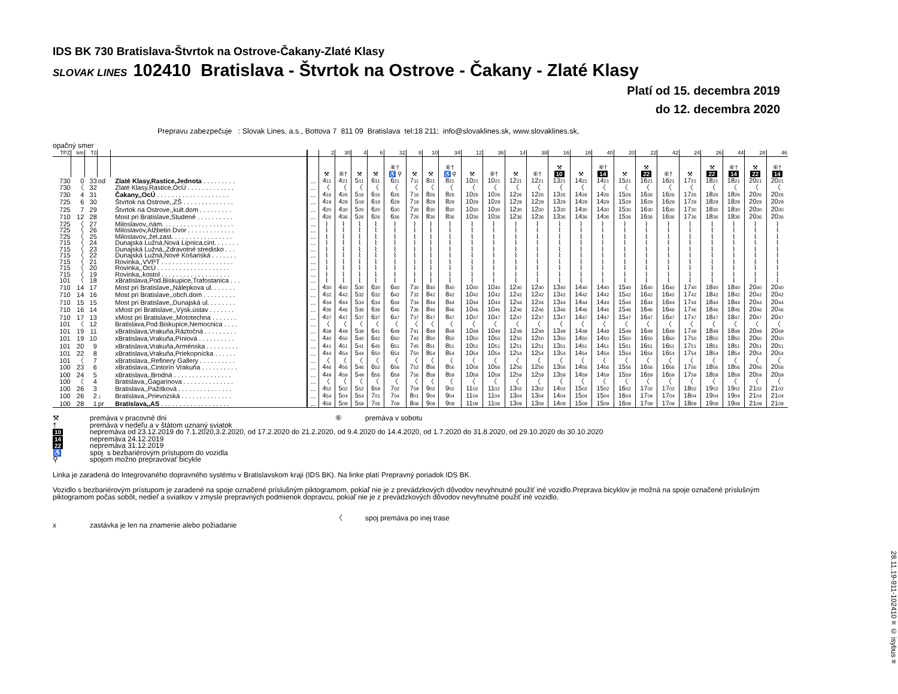IDS BK 730 Bratislava-Štvrtok na Ostrove-Čakany-Zlaté Klasy
SLOVAK LINES 102410 Bratislava - Štvrtok na Ostrove - Čakany - Zlaté Klasy
Platí od 15. decembra 2019
do 12. decembra 2020
Prepravu zabezpečuje : Slovak Lines, a.s., Bottova 7 811 09 Bratislava tel:18 211; info@slovaklines.sk, www.slovaklines.sk,
opačný smer
| TPZ | km | Tč | | | | 2 | 30 | 4 | 6 | 32 | 8 | 10 | 34 | 12 | 36 | 14 | 38 | 16 | 18 | 40 | 20 | 22 | 42 | 24 | 26 | 44 | 28 | 46 |
| --- | --- | --- | --- | --- | --- | --- | --- | --- | --- | --- | --- | --- | --- | --- | --- | --- | --- | --- | --- | --- | --- | --- | --- | --- | --- | --- | --- | --- |
| | | | | | | ⚒ | ⑥† | ⚒ | ⚒ | ⑥† ♿ ⚲ | ⚒ | ⚒ | ⑥† ♿ ⚲ | ⚒ | ⑥† | ⚒ | ⑥† | ⚒ 10 | ⚒ | ⑥† 14 | ⚒ | ⚒ 22 | ⑥† | ⚒ | ⚒ 22 | ⑥† 14 | ⚒ 22 | ⑥† 14 |
| 730 | 0 | 33 | od | Zlaté Klasy,Rastice,Jednota . . . . . . . . . | ... | 4 11 | 4 21 | 5 11 | 6 11 | 6 21 | 7 11 | 8 21 | 8 21 | 10 21 | 10 21 | 12 21 | 12 21 | 13 21 | 14 21 | 14 21 | 15 21 | 16 21 | 16 21 | 17 21 | 18 21 | 18 21 | 20 21 | 20 21 |
| 730 | 〈 | 32 | | Zlaté Klasy,Rastice,OcÚ . . . . . . . . . . . . . | ... | 〈 | 〈 | 〈 | 〈 | 〈 | 〈 | 〈 | 〈 | 〈 | 〈 | 〈 | 〈 | 〈 | 〈 | 〈 | 〈 | 〈 | 〈 | 〈 | 〈 | 〈 | 〈 | 〈 |
| 730 | 4 | 31 | | Čakany,,OcÚ . . . . . . . . . . . . . . . . . . . . | ... | 4 16 | 4 26 | 5 16 | 6 16 | 6 26 | 7 16 | 8 26 | 8 26 | 10 26 | 10 26 | 12 26 | 12 26 | 13 26 | 14 26 | 14 26 | 15 26 | 16 26 | 16 26 | 17 26 | 18 26 | 18 26 | 20 26 | 20 26 |
| 725 | 6 | 30 | | Štvrtok na Ostrove,,ZŠ . . . . . . . . . . . . . . | ... | 4 19 | 4 29 | 5 19 | 6 19 | 6 29 | 7 19 | 8 29 | 8 29 | 10 29 | 10 29 | 12 29 | 12 29 | 13 29 | 14 29 | 14 29 | 15 29 | 16 29 | 16 29 | 17 29 | 18 29 | 18 29 | 20 29 | 20 29 |
| 725 | 7 | 29 | | Štvrtok na Ostrove,,kult.dom . . . . . . . . . | ... | 4 20 | 4 30 | 5 20 | 6 20 | 6 30 | 7 20 | 8 30 | 8 30 | 10 30 | 10 30 | 12 30 | 12 30 | 13 30 | 14 30 | 14 30 | 15 30 | 16 30 | 16 30 | 17 30 | 18 30 | 18 30 | 20 30 | 20 30 |
| 710 | 12 | 28 | | Most pri Bratislave,Studené . . . . . . . . . . | ... | 4 26 | 4 36 | 5 26 | 6 26 | 6 36 | 7 26 | 8 36 | 8 36 | 10 36 | 10 36 | 12 36 | 12 36 | 13 36 | 14 36 | 14 36 | 15 36 | 16 36 | 16 36 | 17 36 | 18 36 | 18 36 | 20 36 | 20 36 |
| 725 | 〈 | 27 | | Miloslavov,,nám. . . . . . . . . . . . . . . . . . . . | ... | ⌇ | ⌇ | ⌇ | ⌇ | ⌇ | ⌇ | ⌇ | ⌇ | ⌇ | ⌇ | ⌇ | ⌇ | ⌇ | ⌇ | ⌇ | ⌇ | ⌇ | ⌇ | ⌇ | ⌇ | ⌇ | ⌇ | ⌇ |
| 725 | 〈 | 26 | | Miloslavov,Alžbetin Dvor . . . . . . . . . . . . . | ... | ⌇ | ⌇ | ⌇ | ⌇ | ⌇ | ⌇ | ⌇ | ⌇ | ⌇ | ⌇ | ⌇ | ⌇ | ⌇ | ⌇ | ⌇ | ⌇ | ⌇ | ⌇ | ⌇ | ⌇ | ⌇ | ⌇ | ⌇ |
| 725 | 〈 | 25 | | Miloslavov,,žel.zast. . . . . . . . . . . . . . . . . | ... | ⌇ | ⌇ | ⌇ | ⌇ | ⌇ | ⌇ | ⌇ | ⌇ | ⌇ | ⌇ | ⌇ | ⌇ | ⌇ | ⌇ | ⌇ | ⌇ | ⌇ | ⌇ | ⌇ | ⌇ | ⌇ | ⌇ | ⌇ |
| 715 | 〈 | 24 | | Dunajská Lužná,Nová Lipnica,cint. . . . . . . | ... | ⌇ | ⌇ | ⌇ | ⌇ | ⌇ | ⌇ | ⌇ | ⌇ | ⌇ | ⌇ | ⌇ | ⌇ | ⌇ | ⌇ | ⌇ | ⌇ | ⌇ | ⌇ | ⌇ | ⌇ | ⌇ | ⌇ | ⌇ |
| 715 | 〈 | 23 | | Dunajská Lužná,,Zdravotné stredisko . . . | ... | ⌇ | ⌇ | ⌇ | ⌇ | ⌇ | ⌇ | ⌇ | ⌇ | ⌇ | ⌇ | ⌇ | ⌇ | ⌇ | ⌇ | ⌇ | ⌇ | ⌇ | ⌇ | ⌇ | ⌇ | ⌇ | ⌇ | ⌇ |
| 715 | 〈 | 22 | | Dunajská Lužná,Nové Košariská . . . . . . . | ... | ⌇ | ⌇ | ⌇ | ⌇ | ⌇ | ⌇ | ⌇ | ⌇ | ⌇ | ⌇ | ⌇ | ⌇ | ⌇ | ⌇ | ⌇ | ⌇ | ⌇ | ⌇ | ⌇ | ⌇ | ⌇ | ⌇ | ⌇ |
| 715 | 〈 | 21 | | Rovinka,,VVPT . . . . . . . . . . . . . . . . . . . . | ... | ⌇ | ⌇ | ⌇ | ⌇ | ⌇ | ⌇ | ⌇ | ⌇ | ⌇ | ⌇ | ⌇ | ⌇ | ⌇ | ⌇ | ⌇ | ⌇ | ⌇ | ⌇ | ⌇ | ⌇ | ⌇ | ⌇ | ⌇ |
| 715 | 〈 | 20 | | Rovinka,,OcÚ . . . . . . . . . . . . . . . . . . . . | ... | ⌇ | ⌇ | ⌇ | ⌇ | ⌇ | ⌇ | ⌇ | ⌇ | ⌇ | ⌇ | ⌇ | ⌇ | ⌇ | ⌇ | ⌇ | ⌇ | ⌇ | ⌇ | ⌇ | ⌇ | ⌇ | ⌇ | ⌇ |
| 715 | 〈 | 19 | | Rovinka,,kostol . . . . . . . . . . . . . . . . . . . | ... | ⌇ | ⌇ | ⌇ | ⌇ | ⌇ | ⌇ | ⌇ | ⌇ | ⌇ | ⌇ | ⌇ | ⌇ | ⌇ | ⌇ | ⌇ | ⌇ | ⌇ | ⌇ | ⌇ | ⌇ | ⌇ | ⌇ | ⌇ |
| 101 | 〈 | 18 | | xBratislava,Pod.Biskupice,Trafostanica . . . | ... | ⌇ | ⌇ | ⌇ | ⌇ | ⌇ | ⌇ | ⌇ | ⌇ | ⌇ | ⌇ | ⌇ | ⌇ | ⌇ | ⌇ | ⌇ | ⌇ | ⌇ | ⌇ | ⌇ | ⌇ | ⌇ | ⌇ | ⌇ |
| 710 | 14 | 17 | | Most pri Bratislave,,Nálepkova ul. . . . . . . | ... | 4 30 | 4 40 | 5 30 | 6 30 | 6 40 | 7 30 | 8 40 | 8 40 | 10 40 | 10 40 | 12 40 | 12 40 | 13 40 | 14 40 | 14 40 | 15 40 | 16 40 | 16 40 | 17 40 | 18 40 | 18 40 | 20 40 | 20 40 |
| 710 | 14 | 16 | | Most pri Bratislave,,obch.dom . . . . . . . . . | ... | 4 32 | 4 42 | 5 32 | 6 32 | 6 42 | 7 32 | 8 42 | 8 42 | 10 42 | 10 42 | 12 42 | 12 42 | 13 42 | 14 42 | 14 42 | 15 42 | 16 42 | 16 42 | 17 42 | 18 42 | 18 42 | 20 42 | 20 42 |
| 710 | 15 | 15 | | Most pri Bratislave,,Dunajská ul. . . . . . . . | ... | 4 34 | 4 44 | 5 34 | 6 34 | 6 44 | 7 34 | 8 44 | 8 44 | 10 44 | 10 44 | 12 44 | 12 44 | 13 44 | 14 44 | 14 44 | 15 44 | 16 44 | 16 44 | 17 44 | 18 44 | 18 44 | 20 44 | 20 44 |
| 710 | 16 | 14 | | xMost pri Bratislave,,Výsk.ústav . . . . . . . | ... | 4 36 | 4 46 | 5 36 | 6 36 | 6 46 | 7 36 | 8 46 | 8 46 | 10 46 | 10 46 | 12 46 | 12 46 | 13 46 | 14 46 | 14 46 | 15 46 | 16 46 | 16 46 | 17 46 | 18 46 | 18 46 | 20 46 | 20 46 |
| 710 | 17 | 13 | | xMost pri Bratislave,,Mototechna . . . . . . . | ... | 4 37 | 4 47 | 5 37 | 6 37 | 6 47 | 7 37 | 8 47 | 8 47 | 10 47 | 10 47 | 12 47 | 12 47 | 13 47 | 14 47 | 14 47 | 15 47 | 16 47 | 16 47 | 17 47 | 18 47 | 18 47 | 20 47 | 20 47 |
| 101 | 〈 | 12 | | Bratislava,Pod.Biskupice,Nemocnica . . . . | ... | 〈 | 〈 | 〈 | 〈 | 〈 | 〈 | 〈 | 〈 | 〈 | 〈 | 〈 | 〈 | 〈 | 〈 | 〈 | 〈 | 〈 | 〈 | 〈 | 〈 | 〈 | 〈 | 〈 |
| 101 | 19 | 11 | | xBratislava,Vrakuňa,Ráztočná . . . . . . . . . | ... | 4 39 | 4 49 | 5 39 | 6 41 | 6 49 | 7 41 | 8 49 | 8 49 | 10 49 | 10 49 | 12 49 | 12 49 | 13 49 | 14 49 | 14 49 | 15 49 | 16 49 | 16 49 | 17 49 | 18 49 | 18 49 | 20 49 | 20 49 |
| 101 | 19 | 10 | | xBratislava,Vrakuňa,Píniová . . . . . . . . . . | ... | 4 40 | 4 50 | 5 40 | 6 42 | 6 50 | 7 42 | 8 50 | 8 50 | 10 50 | 10 50 | 12 50 | 12 50 | 13 50 | 14 50 | 14 50 | 15 50 | 16 50 | 16 50 | 17 50 | 18 50 | 18 50 | 20 50 | 20 50 |
| 101 | 20 | 9 | | xBratislava,Vrakuňa,Arménska . . . . . . . . . | ... | 4 41 | 4 51 | 5 41 | 6 45 | 6 51 | 7 45 | 8 51 | 8 51 | 10 51 | 10 51 | 12 51 | 12 51 | 13 51 | 14 51 | 14 51 | 15 51 | 16 51 | 16 51 | 17 51 | 18 51 | 18 51 | 20 51 | 20 51 |
| 101 | 22 | 8 | | xBratislava,Vrakuňa,Priekopnícka . . . . . . | ... | 4 44 | 4 54 | 5 44 | 6 50 | 6 54 | 7 50 | 8 54 | 8 54 | 10 54 | 10 54 | 12 54 | 12 54 | 13 54 | 14 54 | 14 54 | 15 54 | 16 54 | 16 54 | 17 54 | 18 54 | 18 54 | 20 54 | 20 54 |
| 101 | 〈 | 7 | | xBratislava,,Refinery Gallery . . . . . . . . . . | ... | 〈 | 〈 | 〈 | 〈 | 〈 | 〈 | 〈 | 〈 | 〈 | 〈 | 〈 | 〈 | 〈 | 〈 | 〈 | 〈 | 〈 | 〈 | 〈 | 〈 | 〈 | 〈 | 〈 |
| 100 | 23 | 6 | | xBratislava,,Cintorín Vrakuňa . . . . . . . . . . | ... | 4 46 | 4 56 | 5 46 | 6 52 | 6 56 | 7 52 | 8 56 | 8 56 | 10 56 | 10 56 | 12 56 | 12 56 | 13 56 | 14 56 | 14 56 | 15 56 | 16 56 | 16 56 | 17 56 | 18 56 | 18 56 | 20 56 | 20 56 |
| 100 | 24 | 5 | | xBratislava,,Brodná . . . . . . . . . . . . . . . . | ... | 4 49 | 4 59 | 5 49 | 6 56 | 6 59 | 7 56 | 8 59 | 8 59 | 10 59 | 10 59 | 12 59 | 12 59 | 13 59 | 14 59 | 14 59 | 15 59 | 16 59 | 16 59 | 17 59 | 18 59 | 18 59 | 20 59 | 20 59 |
| 100 | 〈 | 4 | | Bratislava,,Gagarinova . . . . . . . . . . . . . . | ... | 〈 | 〈 | 〈 | 〈 | 〈 | 〈 | 〈 | 〈 | 〈 | 〈 | 〈 | 〈 | 〈 | 〈 | 〈 | 〈 | 〈 | 〈 | 〈 | 〈 | 〈 | 〈 | 〈 |
| 100 | 26 | 3 | | Bratislava,,Pažítková . . . . . . . . . . . . . . . | ... | 4 52 | 5 02 | 5 52 | 6 59 | 7 02 | 7 59 | 9 02 | 9 02 | 11 02 | 11 02 | 13 02 | 13 02 | 14 02 | 15 02 | 15 02 | 16 02 | 17 02 | 17 02 | 18 02 | 19 02 | 19 02 | 21 02 | 21 02 |
| 100 | 26 | 2 | ↓ | Bratislava,,Prievozská . . . . . . . . . . . . . . | ... | 4 54 | 5 04 | 5 54 | 7 01 | 7 04 | 8 01 | 9 04 | 9 04 | 11 04 | 11 04 | 13 04 | 13 04 | 14 04 | 15 04 | 15 04 | 16 04 | 17 04 | 17 04 | 18 04 | 19 04 | 19 04 | 21 04 | 21 04 |
| 100 | 28 | 1 | pr | Bratislava,,AS . . . . . . . . . . . . . . . . . . . | ... | 4 59 | 5 09 | 5 59 | 7 06 | 7 09 | 8 06 | 9 09 | 9 09 | 11 09 | 11 09 | 13 09 | 13 09 | 14 09 | 15 09 | 15 09 | 16 09 | 17 09 | 17 09 | 18 09 | 19 09 | 19 09 | 21 09 | 21 09 |
| ⚒ | premáva v pracovné dni | ⑥ | premáva v sobotu |
| † | premáva v nedeľu a v štátom uznaný sviatok | | |
| 10 | nepremáva od 23.12.2019 do 7.1.2020,3.2.2020, od 17.2.2020 do 21.2.2020, od 9.4.2020 do 14.4.2020, od 1.7.2020 do 31.8.2020, od 29.10.2020 do 30.10.2020 | | |
| 14 | nepremáva 24.12.2019 | | |
| 22 | nepremáva 31.12.2019 | | |
| ♿ | spoj s bezbariérovým prístupom do vozidla | | |
| ⚲ | spojom možno prepravovať bicykle | | |
Linka je zaradená do Integrovaného dopravného systému v Bratislavskom kraji (IDS BK). Na linke platí Prepravný poriadok IDS BK.
Vozidlo s bezbariérovým prístupom je zaradené na spoje označené príslušným piktogramom, pokiaľ nie je z prevádzkových dôvodov nevyhnutné použiť iné vozidlo.Preprava bicyklov je možná na spoje označené príslušným piktogramom počas sobôt, nedieľ a sviatkov v zmysle prepravných podmienok dopravcu, pokiaľ nie je z prevádzkových dôvodov nevyhnutné použiť iné vozidlo.
| | | 〈 | spoj premáva po inej trase |
| x | zastávka je len na znamenie alebo požiadanie | | |
28.11.19-911-102410 ≡ © isybus ≡